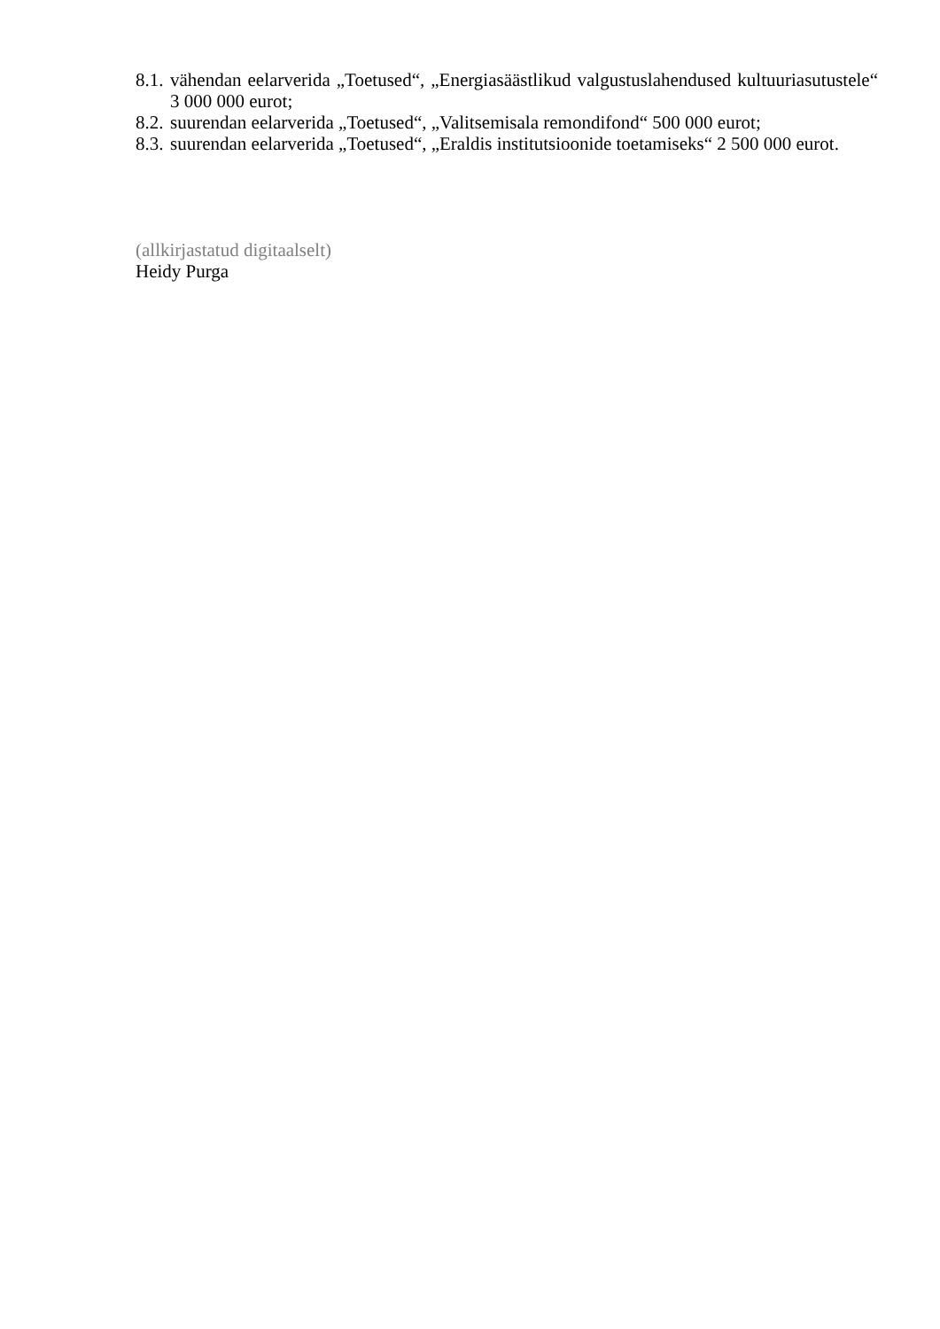8.1. vähendan eelarverida „Toetused“, „Energiasäästlikud valgustuslahendused kultuuriasutustele“ 3 000 000 eurot;
8.2. suurendan eelarverida „Toetused“, „Valitsemisala remondifond“ 500 000 eurot;
8.3. suurendan eelarverida „Toetused“, „Eraldis institutsioonide toetamiseks“ 2 500 000 eurot.
(allkirjastatud digitaalselt)
Heidy Purga